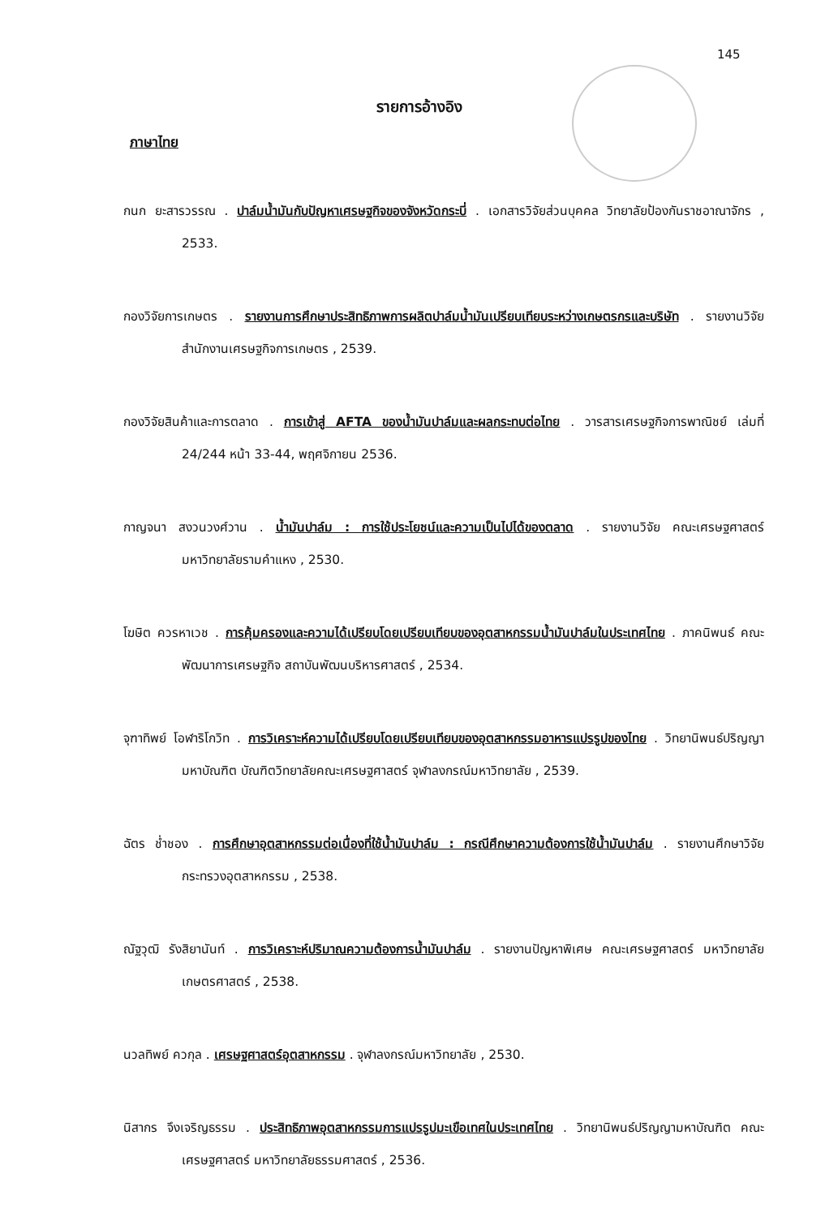145
รายการอ้างอิง
ภาษาไทย
กนก ยะสารวรรณ . ปาล์มน้ำมันกับปัญหาเศรษฐกิจของจังหวัดกระบี่ . เอกสารวิจัยส่วนบุคคล วิทยาลัยป้องกันราชอาณาจักร , 2533.
กองวิจัยการเกษตร . รายงานการศึกษาประสิทธิภาพการผลิตปาล์มน้ำมันเปรียบเทียบระหว่างเกษตรกรและบริษัท . รายงานวิจัยสำนักงานเศรษฐกิจการเกษตร , 2539.
กองวิจัยสินค้าและการตลาด . การเข้าสู่ AFTA ของน้ำมันปาล์มและผลกระทบต่อไทย . วารสารเศรษฐกิจการพาณิชย์ เล่มที่ 24/244 หน้า 33-44, พฤศจิกายน 2536.
กาญจนา สงวนวงศ์วาน . น้ำมันปาล์ม : การใช้ประโยชน์และความเป็นไปได้ของตลาด . รายงานวิจัย คณะเศรษฐศาสตร์ มหาวิทยาลัยรามคำแหง , 2530.
โฆษิต ควรหาเวช . การคุ้มครองและความได้เปรียบโดยเปรียบเทียบของอุตสาหกรรมน้ำมันปาล์มในประเทศไทย . ภาคนิพนธ์ คณะพัฒนาการเศรษฐกิจ สถาบันพัฒนบริหารศาสตร์ , 2534.
จุฑาทิพย์ โอฬาริโกวิท . การวิเคราะห์ความได้เปรียบโดยเปรียบเทียบของอุตสาหกรรมอาหารแปรรูปของไทย . วิทยานิพนธ์ปริญญามหาบัณฑิต บัณฑิตวิทยาลัยคณะเศรษฐศาสตร์ จุฬาลงกรณ์มหาวิทยาลัย , 2539.
ฉัตร ช่ำชอง . การศึกษาอุตสาหกรรมต่อเนื่องที่ใช้น้ำมันปาล์ม : กรณีศึกษาความต้องการใช้น้ำมันปาล์ม . รายงานศึกษาวิจัย กระทรวงอุตสาหกรรม , 2538.
ณัฐวุฒิ รังสิยานันท์ . การวิเคราะห์ปริมาณความต้องการน้ำมันปาล์ม . รายงานปัญหาพิเศษ คณะเศรษฐศาสตร์ มหาวิทยาลัยเกษตรศาสตร์ , 2538.
นวลทิพย์ ควกุล . เศรษฐศาสตร์อุตสาหกรรม . จุฬาลงกรณ์มหาวิทยาลัย , 2530.
นิสากร จึงเจริญธรรม . ประสิทธิภาพอุตสาหกรรมการแปรรูปมะเขือเทศในประเทศไทย . วิทยานิพนธ์ปริญญามหาบัณฑิต คณะเศรษฐศาสตร์ มหาวิทยาลัยธรรมศาสตร์ , 2536.